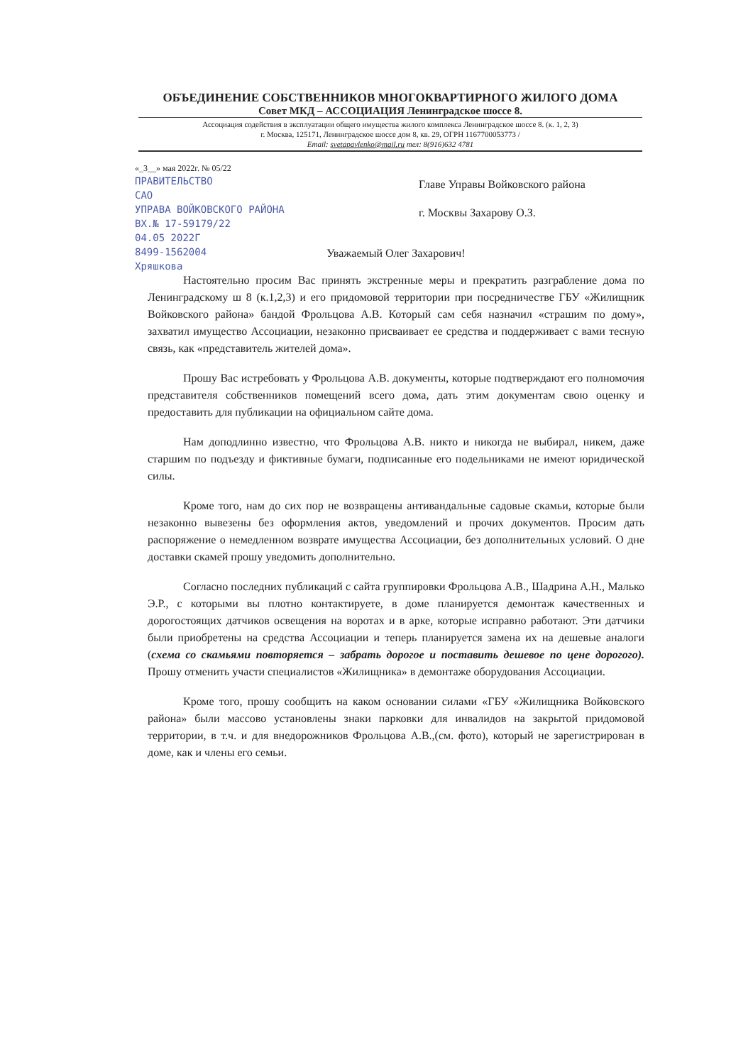ОБЪЕДИНЕНИЕ СОБСТВЕННИКОВ МНОГОКВАРТИРНОГО ЖИЛОГО ДОМА
Совет МКД – АССОЦИАЦИЯ Ленинградское шоссе 8.
Ассоциация содействия в эксплуатации общего имущества жилого комплекса Ленинградское шоссе 8. (к. 1, 2, 3)
г. Москва, 125171, Ленинградское шоссе дом 8, кв. 29, ОГРН 1167700053773 /
Email: svetapavlenko@mail.ru тел: 8(916)632 4781
«_3__» мая 2022г. № 05/22
ПРАВИТЕЛЬСТВО
САО
УПРАВА ВОЙКОВСКОГО РАЙОНА
ВХ.№ 17-59179/22
04.05 2022Г
8499-1562004
Хряшкова
Главе Управы Войковского района
г. Москвы Захарову О.З.
Уважаемый Олег Захарович!
Настоятельно просим Вас принять экстренные меры и прекратить разграбление дома по Ленинградскому ш 8 (к.1,2,3) и его придомовой территории при посредничестве ГБУ «Жилищник Войковского района» бандой Фрольцова А.В. Который сам себя назначил «страшим по дому», захватил имущество Ассоциации, незаконно присваивает ее средства и поддерживает с вами тесную связь, как «представитель жителей дома».
Прошу Вас истребовать у Фрольцова А.В. документы, которые подтверждают его полномочия представителя собственников помещений всего дома, дать этим документам свою оценку и предоставить для публикации на официальном сайте дома.
Нам доподлинно известно, что Фрольцова А.В. никто и никогда не выбирал, никем, даже старшим по подъезду и фиктивные бумаги, подписанные его подельниками не имеют юридической силы.
Кроме того, нам до сих пор не возвращены антивандальные садовые скамьи, которые были незаконно вывезены без оформления актов, уведомлений и прочих документов. Просим дать распоряжение о немедленном возврате имущества Ассоциации, без дополнительных условий. О дне доставки скамей прошу уведомить дополнительно.
Согласно последних публикаций с сайта группировки Фрольцова А.В., Шадрина А.Н., Малько Э.Р., с которыми вы плотно контактируете, в доме планируется демонтаж качественных и дорогостоящих датчиков освещения на воротах и в арке, которые исправно работают. Эти датчики были приобретены на средства Ассоциации и теперь планируется замена их на дешевые аналоги (схема со скамьями повторяется – забрать дорогое и поставить дешевое по цене дорогого). Прошу отменить участи специалистов «Жилищника» в демонтаже оборудования Ассоциации.
Кроме того, прошу сообщить на каком основании силами «ГБУ «Жилищника Войковского района» были массово установлены знаки парковки для инвалидов на закрытой придомовой территории, в т.ч. и для внедорожников Фрольцова А.В.,(см. фото), который не зарегистрирован в доме, как и члены его семьи.